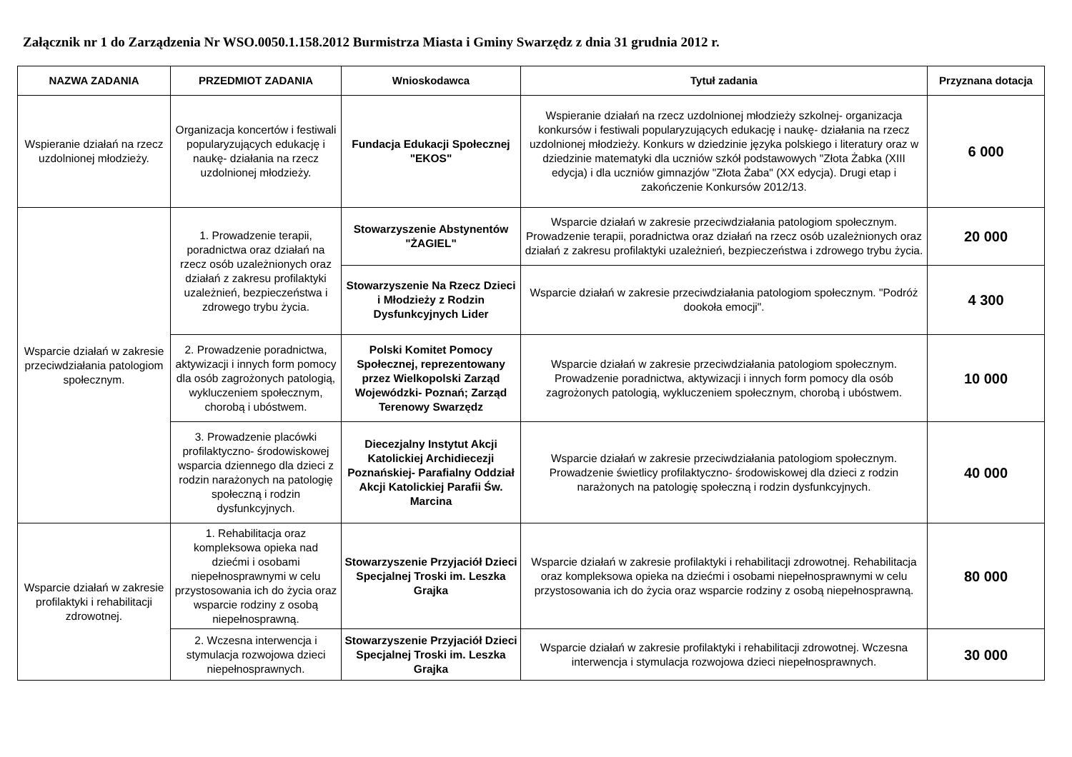Załącznik nr 1 do Zarządzenia Nr WSO.0050.1.158.2012 Burmistrza Miasta i Gminy Swarzędz z dnia 31 grudnia 2012 r.
| NAZWA ZADANIA | PRZEDMIOT ZADANIA | Wnioskodawca | Tytuł zadania | Przyznana dotacja |
| --- | --- | --- | --- | --- |
| Wspieranie działań na rzecz uzdolnionej młodzieży. | Organizacja koncertów i festiwali popularyzujących edukację i naukę- działania na rzecz uzdolnionej młodzieży. | Fundacja Edukacji Społecznej "EKOS" | Wspieranie działań na rzecz uzdolnionej młodzieży szkolnej- organizacja konkursów i festiwali popularyzujących edukację i naukę- działania na rzecz uzdolnionej młodzieży. Konkurs w dziedzinie języka polskiego i literatury oraz w dziedzinie matematyki dla uczniów szkół podstawowych "Złota Żabka (XIII edycja) i dla uczniów gimnazjów "Złota Żaba" (XX edycja). Drugi etap i zakończenie Konkursów 2012/13. | 6 000 |
| Wsparcie działań w zakresie przeciwdziałania patologiom społecznym. | 1. Prowadzenie terapii, poradnictwa oraz działań na rzecz osób uzależnionych oraz działań z zakresu profilaktyki uzależnień, bezpieczeństwa i zdrowego trybu życia. | Stowarzyszenie Abstynentów "ŻAGIEL" | Wsparcie działań w zakresie przeciwdziałania patologiom społecznym. Prowadzenie terapii, poradnictwa oraz działań na rzecz osób uzależnionych oraz działań z zakresu profilaktyki uzależnień, bezpieczeństwa i zdrowego trybu życia. | 20 000 |
| | | Stowarzyszenie Na Rzecz Dzieci i Młodzieży z Rodzin Dysfunkcyjnych Lider | Wsparcie działań w zakresie przeciwdziałania patologiom społecznym. "Podróż dookoła emocji". | 4 300 |
| | 2. Prowadzenie poradnictwa, aktywizacji i innych form pomocy dla osób zagrożonych patologią, wykluczeniem społecznym, chorobą i ubóstwem. | Polski Komitet Pomocy Społecznej, reprezentowany przez Wielkopolski Zarząd Wojewódzki- Poznań; Zarząd Terenowy Swarzędz | Wsparcie działań w zakresie przeciwdziałania patologiom społecznym. Prowadzenie poradnictwa, aktywizacji i innych form pomocy dla osób zagrożonych patologią, wykluczeniem społecznym, chorobą i ubóstwem. | 10 000 |
| | 3. Prowadzenie placówki profilaktyczno- środowiskowej wsparcia dziennego dla dzieci z rodzin narażonych na patologię społeczną i rodzin dysfunkcyjnych. | Diecezjalny Instytut Akcji Katolickiej Archidiecezji Poznańskiej- Parafialny Oddział Akcji Katolickiej Parafii Św. Marcina | Wsparcie działań w zakresie przeciwdziałania patologiom społecznym. Prowadzenie świetlicy profilaktyczno- środowiskowej dla dzieci z rodzin narażonych na patologię społeczną i rodzin dysfunkcyjnych. | 40 000 |
| Wsparcie działań w zakresie profilaktyki i rehabilitacji zdrowotnej. | 1. Rehabilitacja oraz kompleksowa opieka nad dziećmi i osobami niepełnosprawnymi w celu przystosowania ich do życia oraz wsparcie rodziny z osobą niepełnosprawną. | Stowarzyszenie Przyjaciół Dzieci Specjalnej Troski im. Leszka Grajka | Wsparcie działań w zakresie profilaktyki i rehabilitacji zdrowotnej. Rehabilitacja oraz kompleksowa opieka na dziećmi i osobami niepełnosprawnymi w celu przystosowania ich do życia oraz wsparcie rodziny z osobą niepełnosprawną. | 80 000 |
| | 2. Wczesna interwencja i stymulacja rozwojowa dzieci niepełnosprawnych. | Stowarzyszenie Przyjaciół Dzieci Specjalnej Troski im. Leszka Grajka | Wsparcie działań w zakresie profilaktyki i rehabilitacji zdrowotnej. Wczesna interwencja i stymulacja rozwojowa dzieci niepełnosprawnych. | 30 000 |